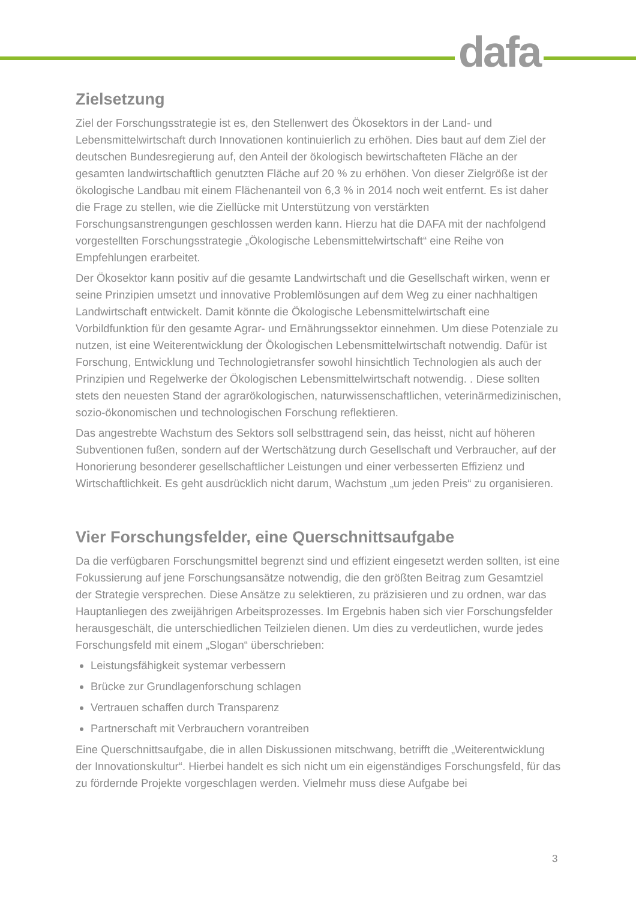dafa
Zielsetzung
Ziel der Forschungsstrategie ist es, den Stellenwert des Ökosektors in der Land- und Lebensmittelwirtschaft durch Innovationen kontinuierlich zu erhöhen. Dies baut auf dem Ziel der deutschen Bundesregierung auf, den Anteil der ökologisch bewirtschafteten Fläche an der gesamten landwirtschaftlich genutzten Fläche auf 20 % zu erhöhen. Von dieser Zielgröße ist der ökologische Landbau mit einem Flächenanteil von 6,3 % in 2014 noch weit entfernt. Es ist daher die Frage zu stellen, wie die Ziellücke mit Unterstützung von verstärkten Forschungsanstrengungen geschlossen werden kann. Hierzu hat die DAFA mit der nachfolgend vorgestellten Forschungsstrategie „Ökologische Lebensmittelwirtschaft“ eine Reihe von Empfehlungen erarbeitet.
Der Ökosektor kann positiv auf die gesamte Landwirtschaft und die Gesellschaft wirken, wenn er seine Prinzipien umsetzt und innovative Problemlösungen auf dem Weg zu einer nachhaltigen Landwirtschaft entwickelt. Damit könnte die Ökologische Lebensmittelwirtschaft eine Vorbildfunktion für den gesamte Agrar- und Ernährungssektor einnehmen. Um diese Potenziale zu nutzen, ist eine Weiterentwicklung der Ökologischen Lebensmittelwirtschaft notwendig. Dafür ist Forschung, Entwicklung und Technologietransfer sowohl hinsichtlich Technologien als auch der Prinzipien und Regelwerke der Ökologischen Lebensmittelwirtschaft notwendig. . Diese sollten stets den neuesten Stand der agrarökologischen, naturwissenschaftlichen, veterinärmedizinischen, sozio-ökonomischen und technologischen Forschung reflektieren.
Das angestrebte Wachstum des Sektors soll selbsttragend sein, das heisst, nicht auf höheren Subventionen fußen, sondern auf der Wertschätzung durch Gesellschaft und Verbraucher, auf der Honorierung besonderer gesellschaftlicher Leistungen und einer verbesserten Effizienz und Wirtschaftlichkeit. Es geht ausdrücklich nicht darum, Wachstum „um jeden Preis“ zu organisieren.
Vier Forschungsfelder, eine Querschnittsaufgabe
Da die verfügbaren Forschungsmittel begrenzt sind und effizient eingesetzt werden sollten, ist eine Fokussierung auf jene Forschungsansätze notwendig, die den größten Beitrag zum Gesamtziel der Strategie versprechen. Diese Ansätze zu selektieren, zu präzisieren und zu ordnen, war das Hauptanliegen des zweijährigen Arbeitsprozesses. Im Ergebnis haben sich vier Forschungsfelder herausgeschält, die unterschiedlichen Teilzielen dienen. Um dies zu verdeutlichen, wurde jedes Forschungsfeld mit einem „Slogan“ überschrieben:
Leistungsfähigkeit systemar verbessern
Brücke zur Grundlagenforschung schlagen
Vertrauen schaffen durch Transparenz
Partnerschaft mit Verbrauchern vorantreiben
Eine Querschnittsaufgabe, die in allen Diskussionen mitschwang, betrifft die „Weiterentwicklung der Innovationskultur“. Hierbei handelt es sich nicht um ein eigenständiges Forschungsfeld, für das zu fördernde Projekte vorgeschlagen werden. Vielmehr muss diese Aufgabe bei
3